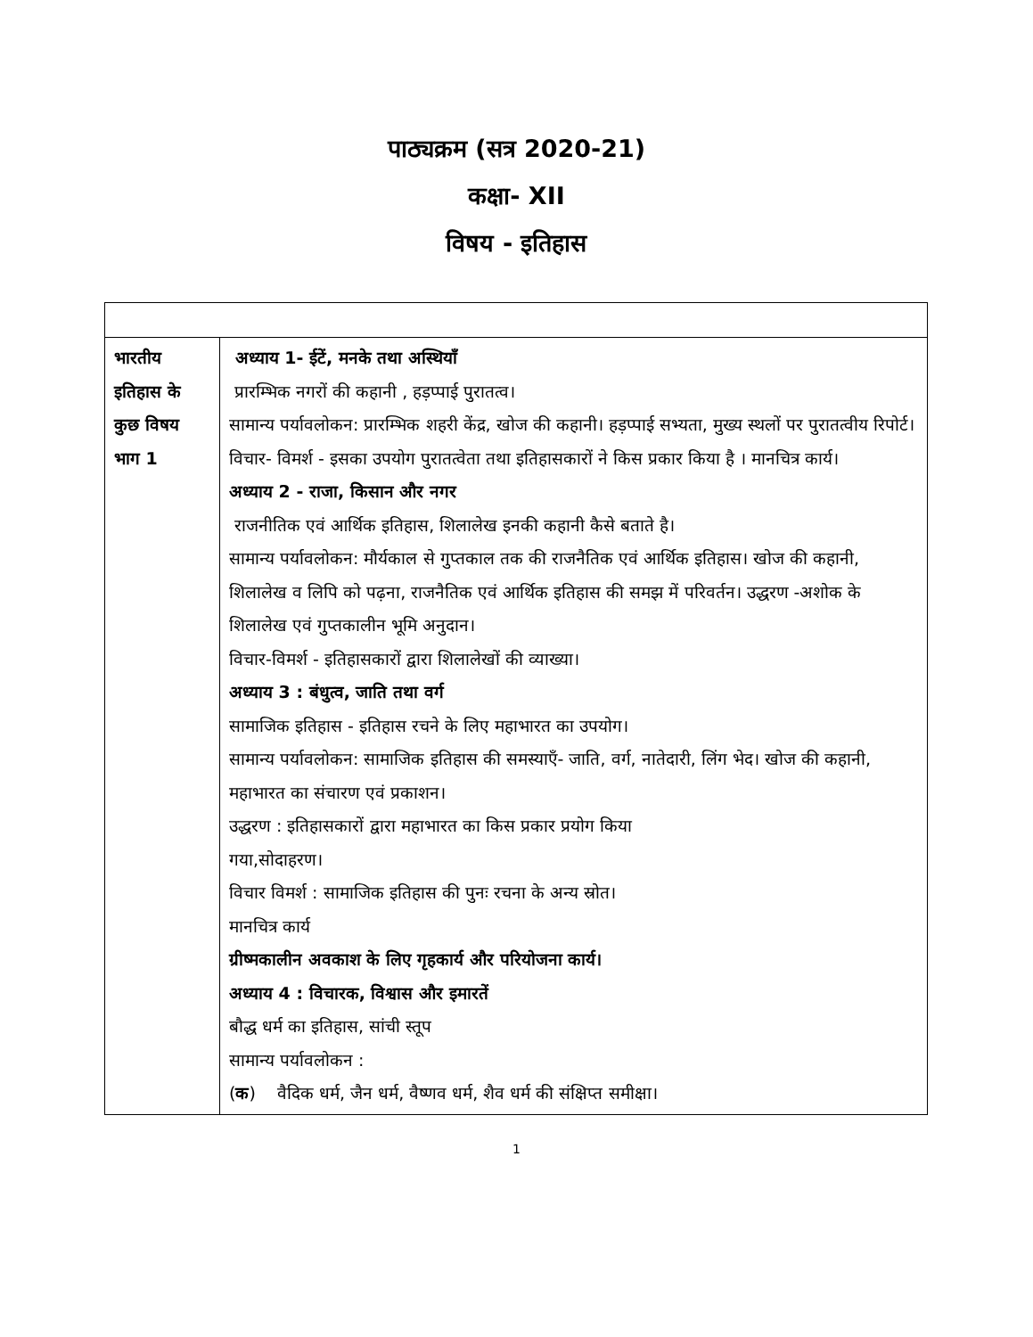पाठ्यक्रम (सत्र 2020-21)
कक्षा- XII
विषय - इतिहास
| भारतीय इतिहास के कुछ विषय भाग 1 | अध्याय 1- ईटें, मनके तथा अस्थियाँ प्रारम्भिक नगरों की कहानी , हड़प्पाई पुरातत्व। सामान्य पर्यावलोकन: प्रारम्भिक शहरी केंद्र, खोज की कहानी। हड़प्पाई सभ्यता, मुख्य स्थलों पर पुरातत्वीय रिपोर्ट। विचार- विमर्श - इसका उपयोग पुरातत्वेता तथा इतिहासकारों ने किस प्रकार किया है । मानचित्र कार्य। अध्याय 2 - राजा, किसान और नगर राजनीतिक एवं आर्थिक इतिहास, शिलालेख इनकी कहानी कैसे बताते है। सामान्य पर्यावलोकन: मौर्यकाल से गुप्तकाल तक की राजनैतिक एवं आर्थिक इतिहास। खोज की कहानी, शिलालेख व लिपि को पढ़ना, राजनैतिक एवं आर्थिक इतिहास की समझ में परिवर्तन। उद्धरण -अशोक के शिलालेख एवं गुप्तकालीन भूमि अनुदान। विचार-विमर्श - इतिहासकारों द्वारा शिलालेखों की व्याख्या। अध्याय 3 : बंधुत्व, जाति तथा वर्ग सामाजिक इतिहास - इतिहास रचने के लिए महाभारत का उपयोग। सामान्य पर्यावलोकन: सामाजिक इतिहास की समस्याएँ- जाति, वर्ग, नातेदारी, लिंग भेद। खोज की कहानी, महाभारत का संचारण एवं प्रकाशन। उद्धरण : इतिहासकारों द्वारा महाभारत का किस प्रकार प्रयोग किया गया,सोदाहरण। विचार विमर्श : सामाजिक इतिहास की पुनः रचना के अन्य स्रोत। मानचित्र कार्य ग्रीष्मकालीन अवकाश के लिए गृहकार्य और परियोजना कार्य। अध्याय 4 : विचारक, विश्वास और इमारतें बौद्ध धर्म का इतिहास, सांची स्तूप सामान्य पर्यावलोकन : ( क ) वैदिक धर्म, जैन धर्म, वैष्णव धर्म, शैव धर्म की संक्षिप्त समीक्षा। |
1